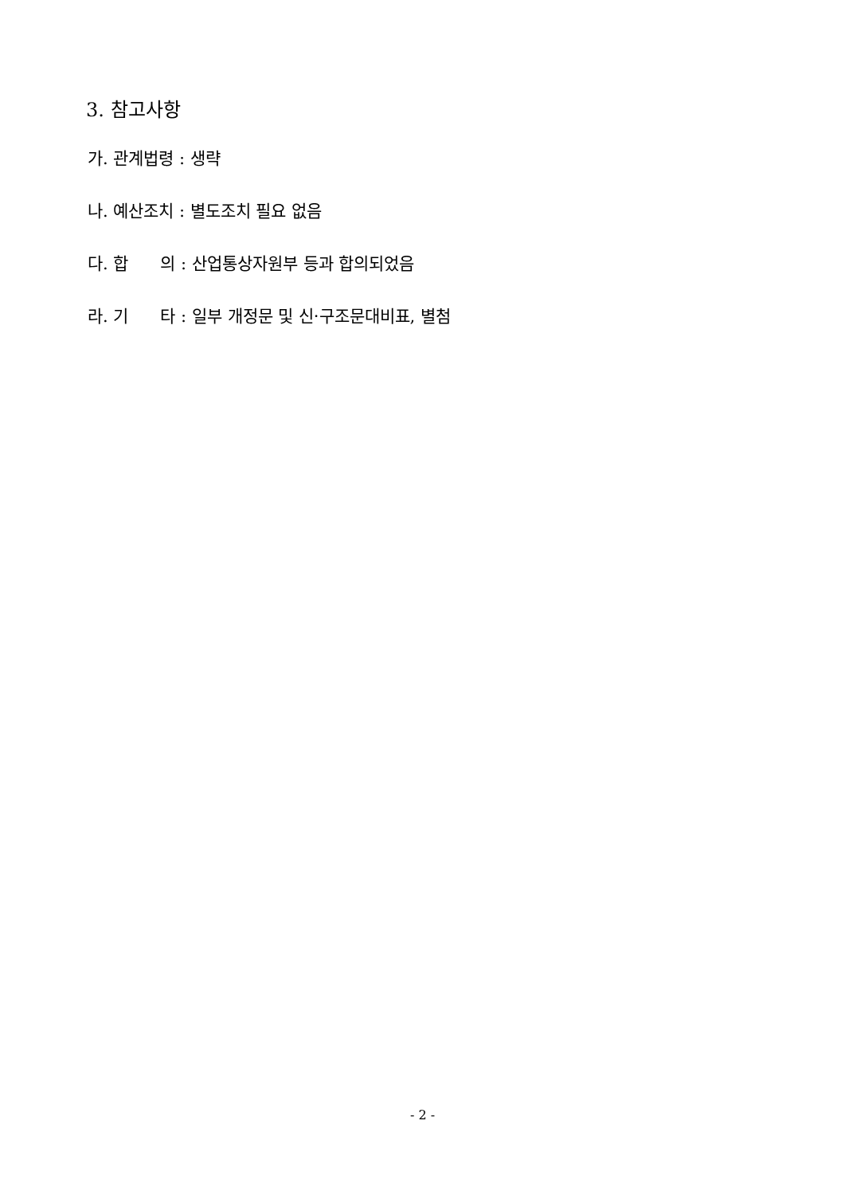3. 참고사항
가. 관계법령 : 생략
나. 예산조치 : 별도조치 필요 없음
다. 합 의 : 산업통상자원부 등과 합의되었음
라. 기 타 : 일부 개정문 및 신·구조문대비표, 별첨
- 2 -